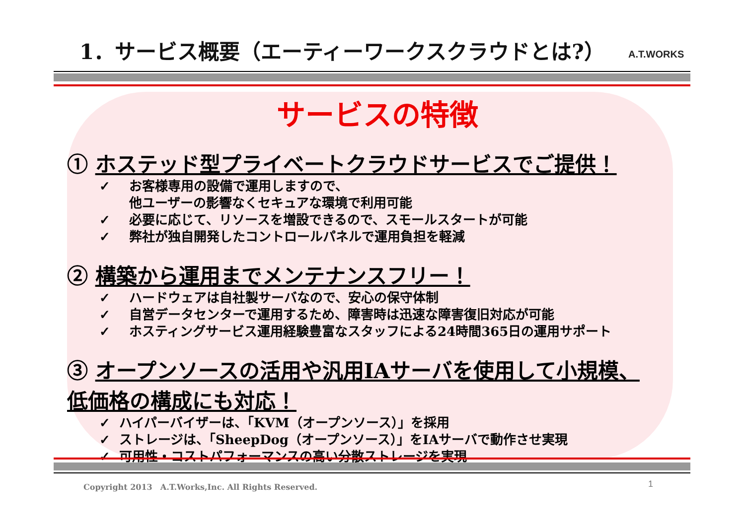1．サービス概要（エーティーワークスクラウドとは?）
A.T.WORKS
サービスの特徴
① ホステッド型プライベートクラウドサービスでご提供！
✓ お客様専用の設備で運用しますので、
他ユーザーの影響なくセキュアな環境で利用可能
✓ 必要に応じて、リソースを増設できるので、スモールスタートが可能
✓ 弊社が独自開発したコントロールパネルで運用負担を軽減
② 構築から運用までメンテナンスフリー！
✓ ハードウェアは自社製サーバなので、安心の保守体制
✓ 自営データセンターで運用するため、障害時は迅速な障害復旧対応が可能
✓ ホスティングサービス運用経験豊富なスタッフによる24時間365日の運用サポート
③ オープンソースの活用や汎用IAサーバを使用して小規模、
低価格の構成にも対応！
✓ ハイパーバイザーは、「KVM（オープンソース）」を採用
✓ ストレージは、「SheepDog（オープンソース）」をIAサーバで動作させ実現
✓ 可用性・コストパフォーマンスの高い分散ストレージを実現
Copyright 2013　A.T.Works,Inc. All Rights Reserved.
1